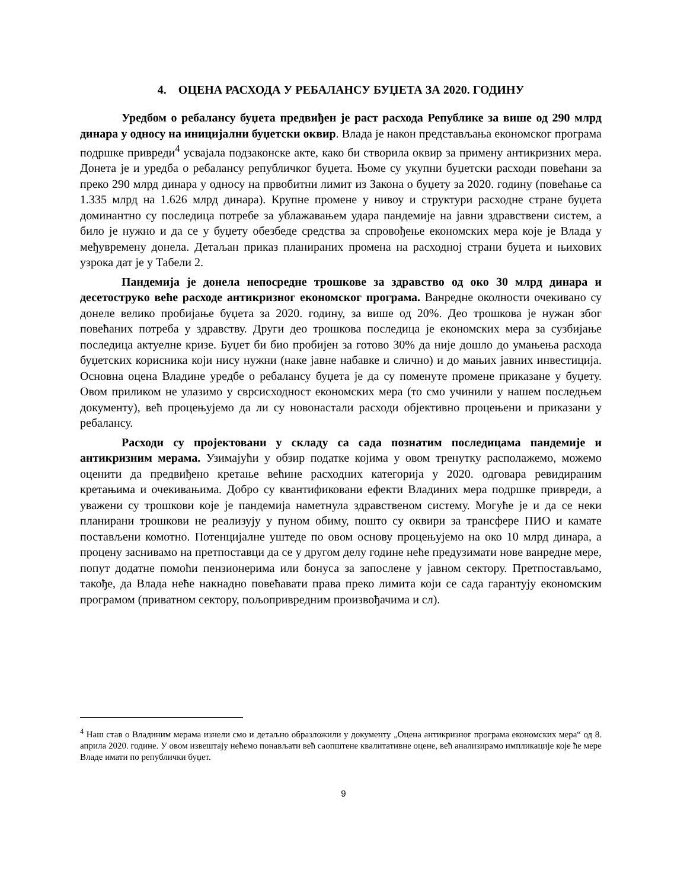4. ОЦЕНА РАСХОДА У РЕБАЛАНСУ БУЏЕТА ЗА 2020. ГОДИНУ
Уредбом о ребалансу буџета предвиђен је раст расхода Републике за више од 290 млрд динара у односу на иницијални буџетски оквир. Влада је након представљања економског програма подршке привреди<sup>4</sup> усвајала подзаконске акте, како би створила оквир за примену антикризних мера. Донета је и уредба о ребалансу републичког буџета. Њоме су укупни буџетски расходи повећани за преко 290 млрд динара у односу на првобитни лимит из Закона о буџету за 2020. годину (повећање са 1.335 млрд на 1.626 млрд динара). Крупне промене у нивоу и структури расходне стране буџета доминантно су последица потребе за ублажавањем удара пандемије на јавни здравствени систем, а било је нужно и да се у буџету обезбеде средства за спровођење економских мера које је Влада у међувремену донела. Детаљан приказ планираних промена на расходној страни буџета и њихових узрока дат је у Табели 2.
Пандемија је донела непосредне трошкове за здравство од око 30 млрд динара и десетоструко веће расходе антикризног економског програма. Ванредне околности очекивано су донеле велико пробијање буџета за 2020. годину, за више од 20%. Део трошкова је нужан због повећаних потреба у здравству. Други део трошкова последица је економских мера за сузбијање последица актуелне кризе. Буџет би био пробијен за готово 30% да није дошло до умањења расхода буџетских корисника који нису нужни (наке јавне набавке и слично) и до мањих јавних инвестиција. Основна оцена Владине уредбе о ребалансу буџета је да су поменуте промене приказане у буџету. Овом приликом не улазимо у сврсисходност економских мера (то смо учинили у нашем последњем документу), већ процењујемо да ли су новонастали расходи објективно процењени и приказани у ребалансу.
Расходи су пројектовани у складу са сада познатим последицама пандемије и антикризним мерама. Узимајући у обзир податке којима у овом тренутку располажемо, можемо оценити да предвиђено кретање већине расходних категорија у 2020. одговара ревидираним кретањима и очекивањима. Добро су квантификовани ефекти Владиних мера подршке привреди, а уважени су трошкови које је пандемија наметнула здравственом систему. Могуће је и да се неки планирани трошкови не реализују у пуном обиму, пошто су оквири за трансфере ПИО и камате постављени комотно. Потенцијалне уштеде по овом основу процењујемо на око 10 млрд динара, а процену заснивамо на претпоставци да се у другом делу године неће предузимати нове ванредне мере, попут додатне помоћи пензионерима или бонуса за запослене у јавном сектору. Претпостављамо, такође, да Влада неће накнадно повећавати права преко лимита који се сада гарантују економским програмом (приватном сектору, пољопривредним произвођачима и сл).
<sup>4</sup> Наш став о Владиним мерама изнели смо и детаљно образложили у документу „Оцена антикризног програма економских мера“ од 8. априла 2020. године. У овом извештају нећемо понављати већ саопштене квалитативне оцене, већ анализирамо импликације које ће мере Владе имати по републички буџет.
9